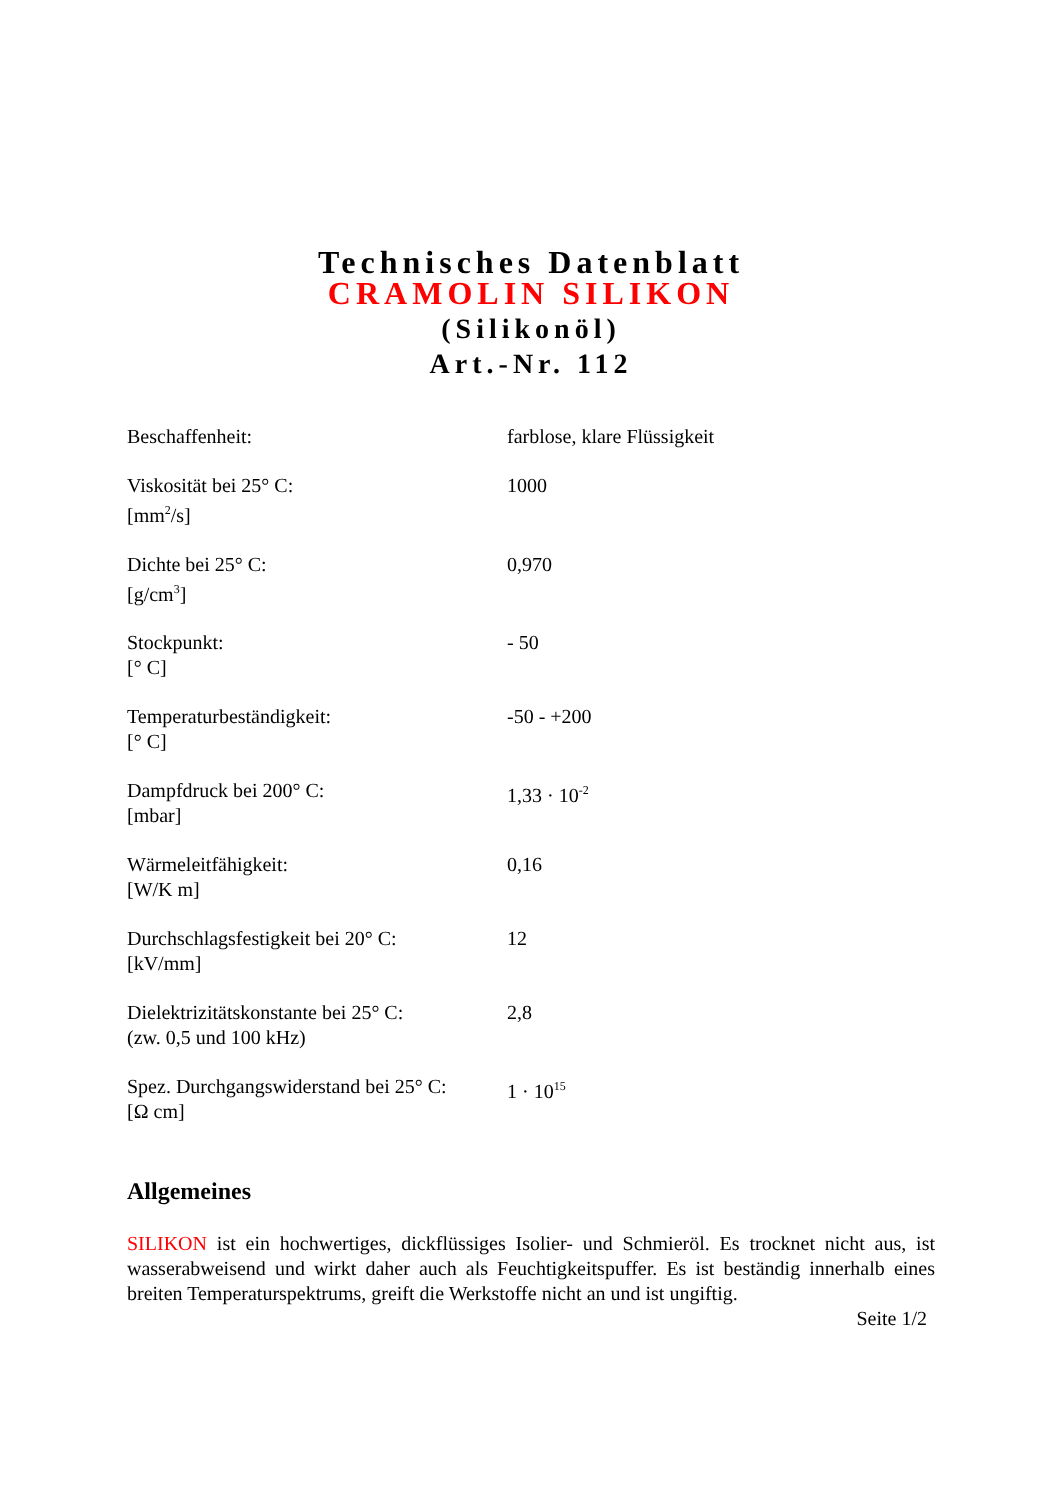Technisches Datenblatt
CRAMOLIN SILIKON
(Silikonöl)
Art.-Nr. 112
| Beschaffenheit: | farblose, klare Flüssigkeit |
| Viskosität bei 25° C: [mm<sup>2</sup>/s] | 1000 |
| Dichte bei 25° C: [g/cm<sup>3</sup>] | 0,970 |
| Stockpunkt: [° C] | - 50 |
| Temperaturbeständigkeit: [° C] | -50 - +200 |
| Dampfdruck bei 200° C: [mbar] | 1,33 · 10<sup>-2</sup> |
| Wärmeleitfähigkeit: [W/K m] | 0,16 |
| Durchschlagsfestigkeit bei 20° C: [kV/mm] | 12 |
| Dielektrizitätskonstante bei 25° C: (zw. 0,5 und 100 kHz) | 2,8 |
| Spez. Durchgangswiderstand bei 25° C: [Ω cm] | 1 · 10<sup>15</sup> |
Allgemeines
SILIKON ist ein hochwertiges, dickflüssiges Isolier- und Schmieröl. Es trocknet nicht aus, ist wasserabweisend und wirkt daher auch als Feuchtigkeitspuffer. Es ist beständig innerhalb eines breiten Temperaturspektrums, greift die Werkstoffe nicht an und ist ungiftig.
Seite 1/2